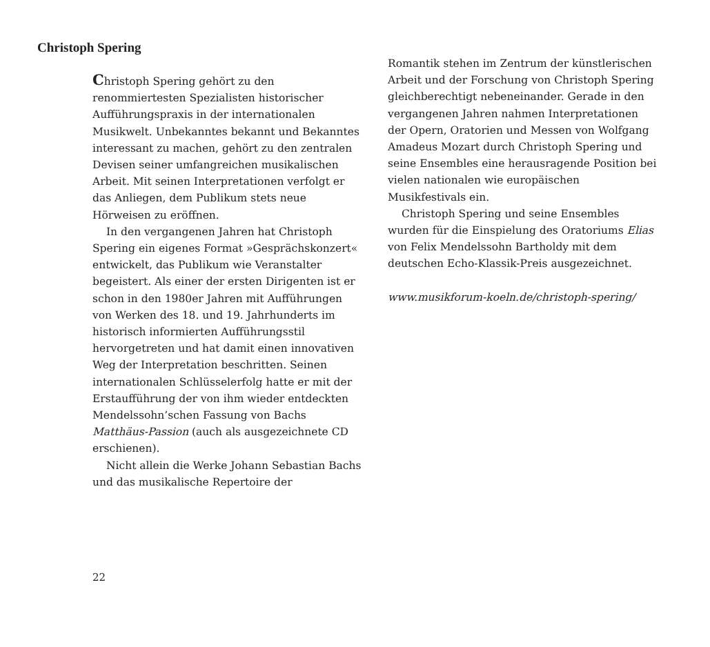Christoph Spering
Christoph Spering gehört zu den renommiertesten Spezialisten historischer Aufführungspraxis in der internationalen Musikwelt. Unbekanntes bekannt und Bekanntes interessant zu machen, gehört zu den zentralen Devisen seiner umfangreichen musikalischen Arbeit. Mit seinen Interpretationen verfolgt er das Anliegen, dem Publikum stets neue Hörweisen zu eröffnen.
In den vergangenen Jahren hat Christoph Spering ein eigenes Format »Gesprächskonzert« entwickelt, das Publikum wie Veranstalter begeistert. Als einer der ersten Dirigenten ist er schon in den 1980er Jahren mit Aufführungen von Werken des 18. und 19. Jahrhunderts im historisch informierten Aufführungsstil hervorgetreten und hat damit einen innovativen Weg der Interpretation beschritten. Seinen internationalen Schlüsselerfolg hatte er mit der Erstaufführung der von ihm wieder entdeckten Mendelssohn’schen Fassung von Bachs Matthäus-Passion (auch als ausgezeichnete CD erschienen).
Nicht allein die Werke Johann Sebastian Bachs und das musikalische Repertoire der
Romantik stehen im Zentrum der künstlerischen Arbeit und der Forschung von Christoph Spering gleichberechtigt nebeneinander. Gerade in den vergangenen Jahren nahmen Interpretationen der Opern, Oratorien und Messen von Wolfgang Amadeus Mozart durch Christoph Spering und seine Ensembles eine herausragende Position bei vielen nationalen wie europäischen Musikfestivals ein.
Christoph Spering und seine Ensembles wurden für die Einspielung des Oratoriums Elias von Felix Mendelssohn Bartholdy mit dem deutschen Echo-Klassik-Preis ausgezeichnet.
www.musikforum-koeln.de/christoph-spering/
22